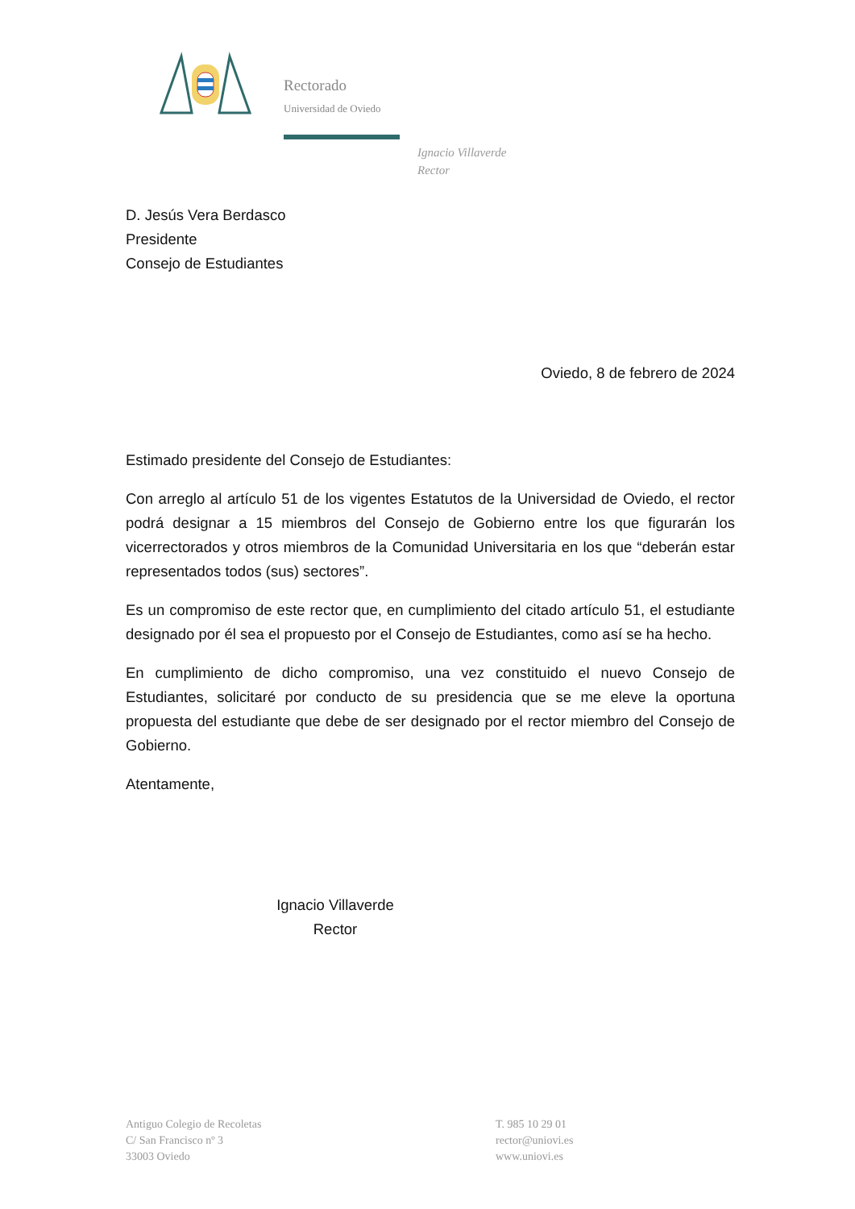Rectorado
Universidad de Oviedo
Ignacio Villaverde
Rector
D. Jesús Vera Berdasco
Presidente
Consejo de Estudiantes
Oviedo, 8 de febrero de 2024
Estimado presidente del Consejo de Estudiantes:
Con arreglo al artículo 51 de los vigentes Estatutos de la Universidad de Oviedo, el rector podrá designar a 15 miembros del Consejo de Gobierno entre los que figurarán los vicerrectorados y otros miembros de la Comunidad Universitaria en los que “deberán estar representados todos (sus) sectores”.
Es un compromiso de este rector que, en cumplimiento del citado artículo 51, el estudiante designado por él sea el propuesto por el Consejo de Estudiantes, como así se ha hecho.
En cumplimiento de dicho compromiso, una vez constituido el nuevo Consejo de Estudiantes, solicitaré por conducto de su presidencia que se me eleve la oportuna propuesta del estudiante que debe de ser designado por el rector miembro del Consejo de Gobierno.
Atentamente,
Ignacio Villaverde
Rector
Antiguo Colegio de Recoletas
C/ San Francisco nº 3
33003 Oviedo
T. 985 10 29 01
rector@uniovi.es
www.uniovi.es